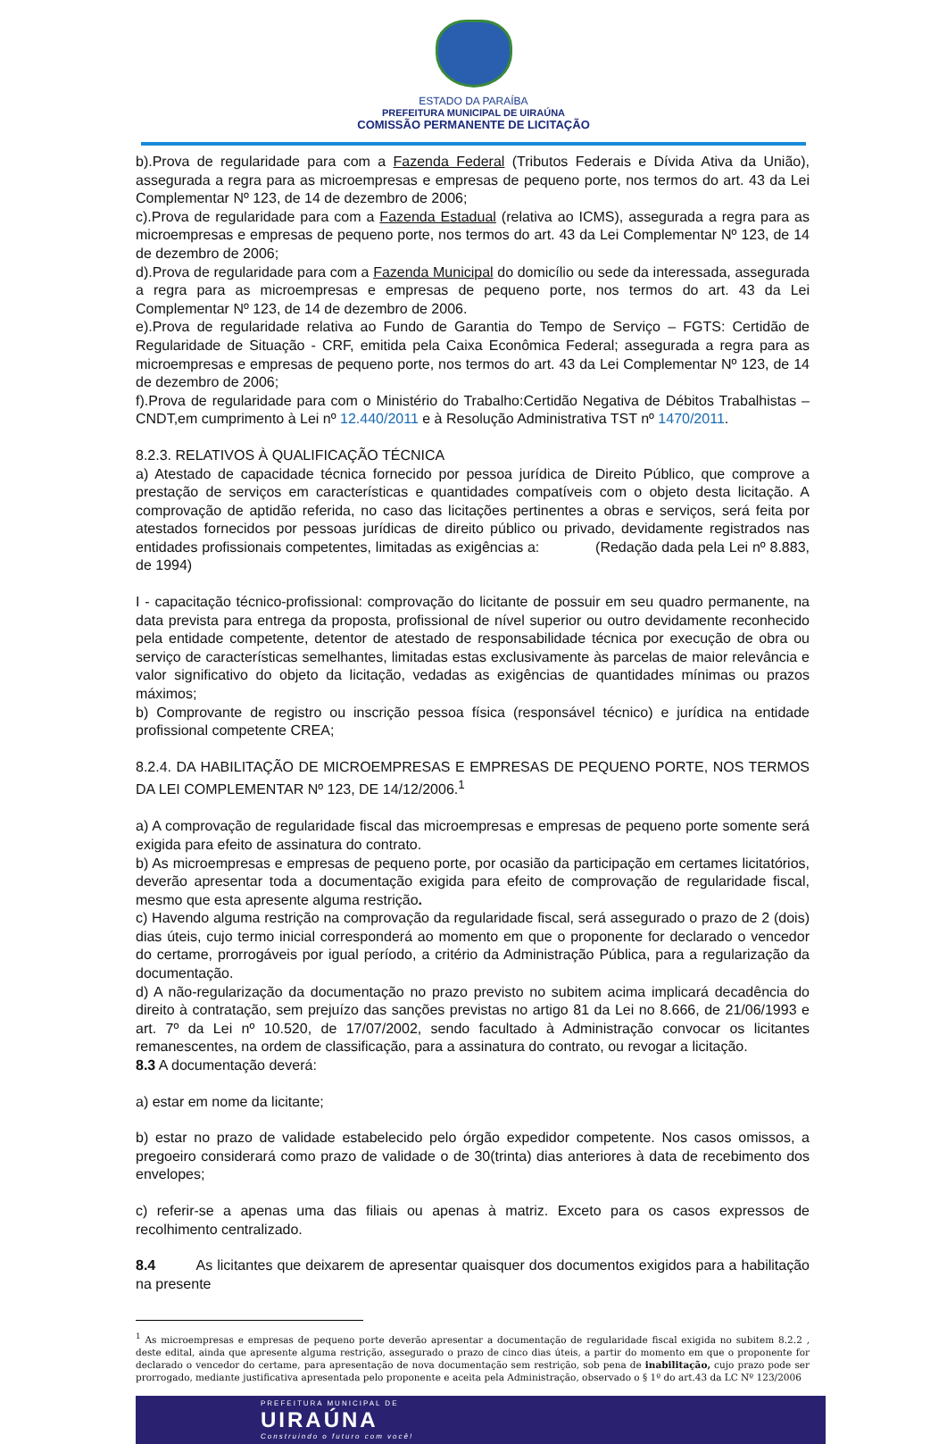ESTADO DA PARAÍBA
PREFEITURA MUNICIPAL DE UIRAÚNA
COMISSÃO PERMANENTE DE LICITAÇÃO
b).Prova de regularidade para com a Fazenda Federal (Tributos Federais e Dívida Ativa da União), assegurada a regra para as microempresas e empresas de pequeno porte, nos termos do art. 43 da Lei Complementar Nº 123, de 14 de dezembro de 2006;
c).Prova de regularidade para com a Fazenda Estadual (relativa ao ICMS), assegurada a regra para as microempresas e empresas de pequeno porte, nos termos do art. 43 da Lei Complementar Nº 123, de 14 de dezembro de 2006;
d).Prova de regularidade para com a Fazenda Municipal do domicílio ou sede da interessada, assegurada a regra para as microempresas e empresas de pequeno porte, nos termos do art. 43 da Lei Complementar Nº 123, de 14 de dezembro de 2006.
e).Prova de regularidade relativa ao Fundo de Garantia do Tempo de Serviço – FGTS: Certidão de Regularidade de Situação - CRF, emitida pela Caixa Econômica Federal; assegurada a regra para as microempresas e empresas de pequeno porte, nos termos do art. 43 da Lei Complementar Nº 123, de 14 de dezembro de 2006;
f).Prova de regularidade para com o Ministério do Trabalho:Certidão Negativa de Débitos Trabalhistas – CNDT,em cumprimento à Lei nº 12.440/2011 e à Resolução Administrativa TST nº 1470/2011.
8.2.3. RELATIVOS À QUALIFICAÇÃO TÉCNICA
a) Atestado de capacidade técnica fornecido por pessoa jurídica de Direito Público, que comprove a prestação de serviços em características e quantidades compatíveis com o objeto desta licitação. A comprovação de aptidão referida, no caso das licitações pertinentes a obras e serviços, será feita por atestados fornecidos por pessoas jurídicas de direito público ou privado, devidamente registrados nas entidades profissionais competentes, limitadas as exigências a: (Redação dada pela Lei nº 8.883, de 1994)
I - capacitação técnico-profissional: comprovação do licitante de possuir em seu quadro permanente, na data prevista para entrega da proposta, profissional de nível superior ou outro devidamente reconhecido pela entidade competente, detentor de atestado de responsabilidade técnica por execução de obra ou serviço de características semelhantes, limitadas estas exclusivamente às parcelas de maior relevância e valor significativo do objeto da licitação, vedadas as exigências de quantidades mínimas ou prazos máximos;
b) Comprovante de registro ou inscrição pessoa física (responsável técnico) e jurídica na entidade profissional competente CREA;
8.2.4. DA HABILITAÇÃO DE MICROEMPRESAS E EMPRESAS DE PEQUENO PORTE, NOS TERMOS DA LEI COMPLEMENTAR Nº 123, DE 14/12/2006.<sup>1</sup>
a) A comprovação de regularidade fiscal das microempresas e empresas de pequeno porte somente será exigida para efeito de assinatura do contrato.
b) As microempresas e empresas de pequeno porte, por ocasião da participação em certames licitatórios, deverão apresentar toda a documentação exigida para efeito de comprovação de regularidade fiscal, mesmo que esta apresente alguma restrição.
c) Havendo alguma restrição na comprovação da regularidade fiscal, será assegurado o prazo de 2 (dois) dias úteis, cujo termo inicial corresponderá ao momento em que o proponente for declarado o vencedor do certame, prorrogáveis por igual período, a critério da Administração Pública, para a regularização da documentação.
d) A não-regularização da documentação no prazo previsto no subitem acima implicará decadência do direito à contratação, sem prejuízo das sanções previstas no artigo 81 da Lei no 8.666, de 21/06/1993 e art. 7º da Lei nº 10.520, de 17/07/2002, sendo facultado à Administração convocar os licitantes remanescentes, na ordem de classificação, para a assinatura do contrato, ou revogar a licitação.
8.3 A documentação deverá:
a) estar em nome da licitante;
b) estar no prazo de validade estabelecido pelo órgão expedidor competente. Nos casos omissos, a pregoeiro considerará como prazo de validade o de 30(trinta) dias anteriores à data de recebimento dos envelopes;
c) referir-se a apenas uma das filiais ou apenas à matriz. Exceto para os casos expressos de recolhimento centralizado.
8.4 As licitantes que deixarem de apresentar quaisquer dos documentos exigidos para a habilitação na presente
<sup>1</sup> As microempresas e empresas de pequeno porte deverão apresentar a documentação de regularidade fiscal exigida no subitem 8.2.2 , deste edital, ainda que apresente alguma restrição, assegurado o prazo de cinco dias úteis, a partir do momento em que o proponente for declarado o vencedor do certame, para apresentação de nova documentação sem restrição, sob pena de inabilitação, cujo prazo pode ser prorrogado, mediante justificativa apresentada pelo proponente e aceita pela Administração, observado o § 1º do art.43 da LC Nº 123/2006
PREFEITURA MUNICIPAL DE
UIRAÚNA
Construindo o futuro com você!